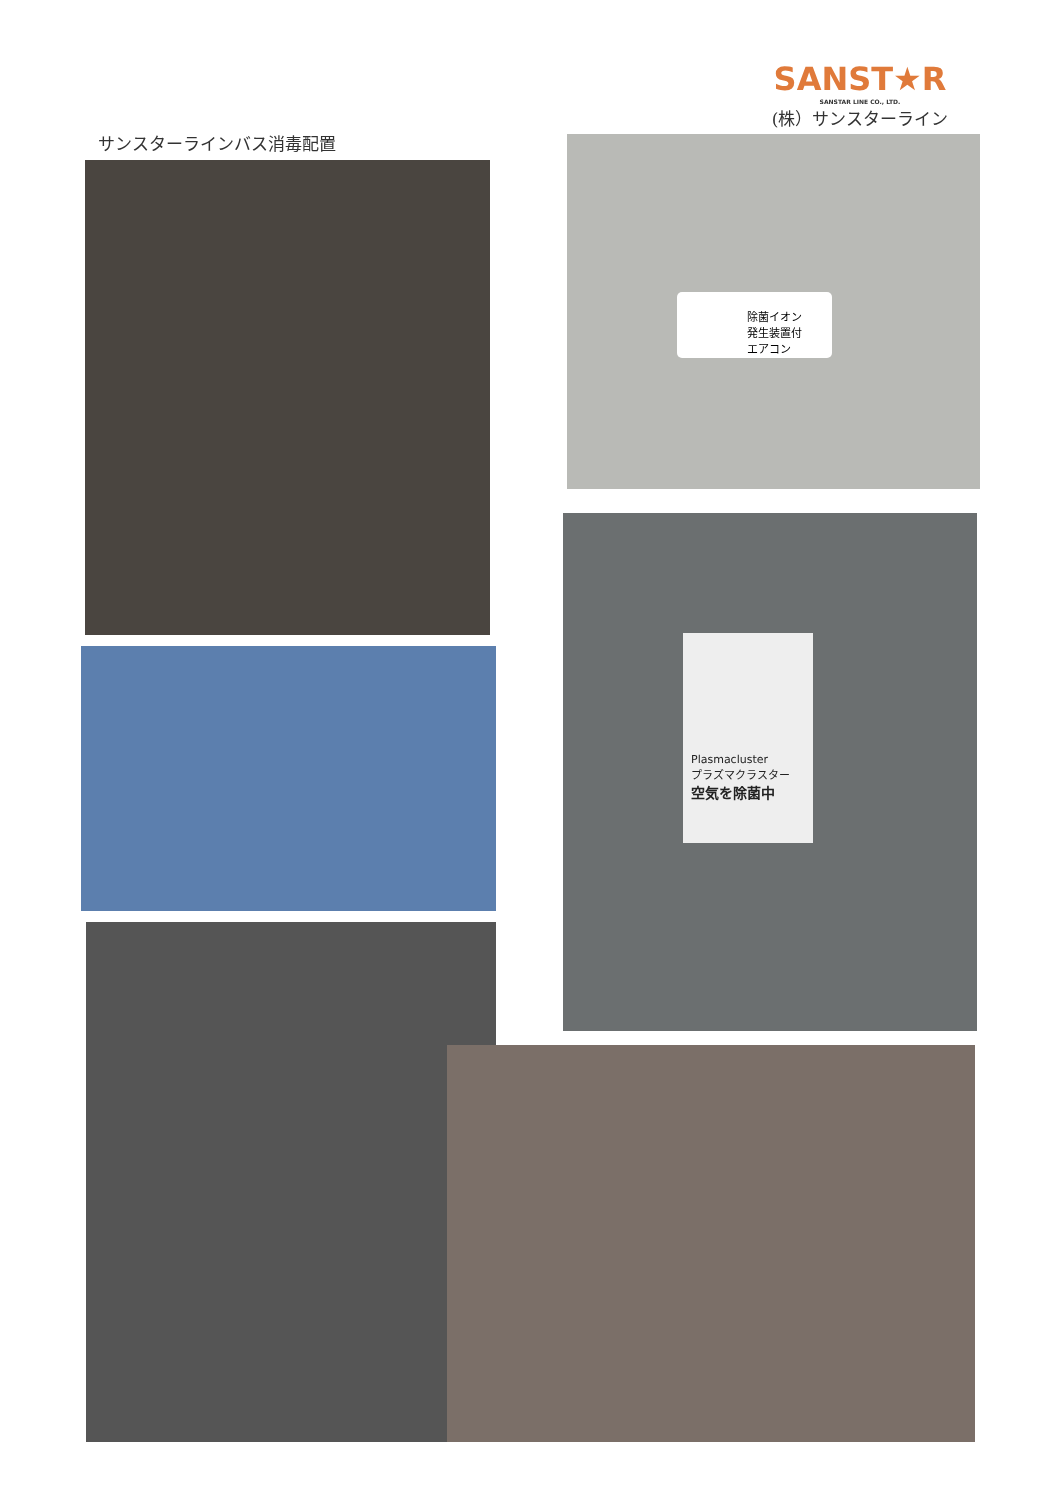SANST★R
SANSTAR LINE CO., LTD.
(株）サンスターライン
サンスターラインバス消毒配置
除菌イオン
発生装置付
エアコン
Plasmacluster
プラズマクラスター
空気を除菌中